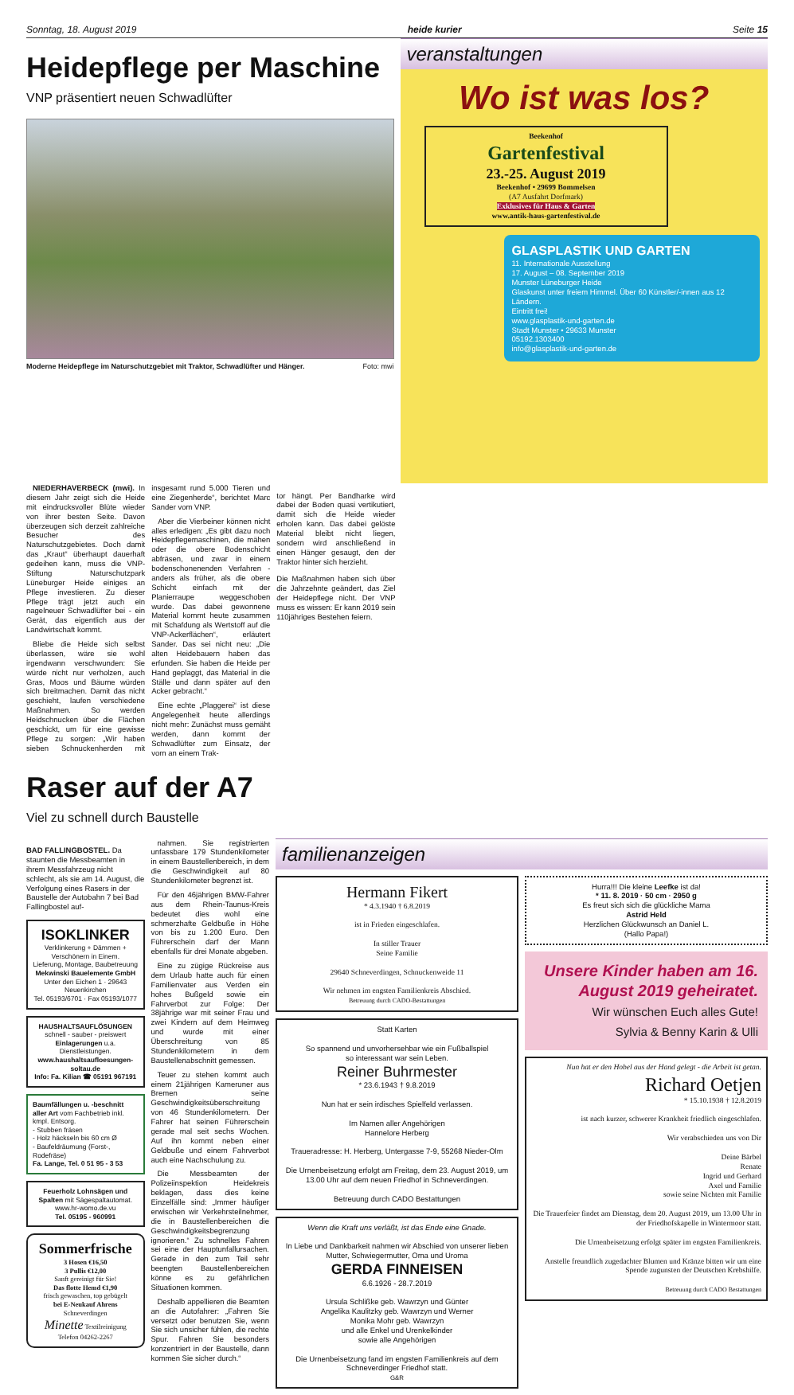Sonntag, 18. August 2019 heide kurier Seite 15
Heidepflege per Maschine
VNP präsentiert neuen Schwadlüfter
Moderne Heidepflege im Naturschutzgebiet mit Traktor, Schwadlüfter und Hänger. Foto: mwi
veranstaltungen
Wo ist was los?
Beekenhof
Gartenfestival
23.-25. August 2019
Beekenhof • 29699 Bommelsen
(A7 Ausfahrt Dorfmark)
Exklusives für Haus & Garten
www.antik-haus-gartenfestival.de
GLASPLASTIK UND GARTEN
11. Internationale Ausstellung
17. August – 08. September 2019
Munster Lüneburger Heide
Glaskunst unter freiem Himmel. Über 60 Künstler/-innen aus 12 Ländern.
Eintritt frei!
www.glasplastik-und-garten.de
Stadt Munster • 29633 Munster
05192.1303400
info@glasplastik-und-garten.de
NIEDERHAVERBECK (mwi). In diesem Jahr zeigt sich die Heide mit eindrucksvoller Blüte wieder von ihrer besten Seite. Davon überzeugen sich derzeit zahlreiche Besucher des Naturschutzgebietes. Doch damit das „Kraut“ überhaupt dauerhaft gedeihen kann, muss die VNP-Stiftung Naturschutzpark Lüneburger Heide einiges an Pflege investieren. Zu dieser Pflege trägt jetzt auch ein nagelneuer Schwadlüfter bei - ein Gerät, das eigentlich aus der Landwirtschaft kommt.
Bliebe die Heide sich selbst überlassen, wäre sie wohl irgendwann verschwunden: Sie würde nicht nur verholzen, auch Gras, Moos und Bäume würden sich breitmachen. Damit das nicht geschieht, laufen verschiedene Maßnahmen. So werden Heidschnucken über die Flächen geschickt, um für eine gewisse Pflege zu sorgen: „Wir haben sieben Schnuckenherden mit insgesamt rund 5.000 Tieren und eine Ziegenherde“, berichtet Marc Sander vom VNP.
Aber die Vierbeiner können nicht alles erledigen: „Es gibt dazu noch Heidepflegemaschinen, die mähen oder die obere Bodenschicht abfräsen, und zwar in einem bodenschonenenden Verfahren - anders als früher, als die obere Schicht einfach mit der Planierraupe weggeschoben wurde. Das dabei gewonnene Material kommt heute zusammen mit Schafdung als Wertstoff auf die VNP-Ackerflächen“, erläutert Sander. Das sei nicht neu: „Die alten Heidebauern haben das erfunden. Sie haben die Heide per Hand geplaggt, das Material in die Ställe und dann später auf den Acker gebracht.“
Eine echte „Plaggerei“ ist diese Angelegenheit heute allerdings nicht mehr: Zunächst muss gemäht werden, dann kommt der Schwadlüfter zum Einsatz, der vorn an einem Trak-
Raser auf der A7
Viel zu schnell durch Baustelle
tor hängt. Per Bandharke wird dabei der Boden quasi vertikutiert, damit sich die Heide wieder erholen kann. Das dabei gelöste Material bleibt nicht liegen, sondern wird anschließend in einen Hänger gesaugt, den der Traktor hinter sich herzieht.
Die Maßnahmen haben sich über die Jahrzehnte geändert, das Ziel der Heidepflege nicht. Der VNP muss es wissen: Er kann 2019 sein 110jähriges Bestehen feiern.
BAD FALLINGBOSTEL. Da staunten die Messbeamten in ihrem Messfahrzeug nicht schlecht, als sie am 14. August, die Verfolgung eines Rasers in der Baustelle der Autobahn 7 bei Bad Fallingbostel auf-
ISOKLINKER
Verklinkerung + Dämmen + Verschönern in Einem.
Lieferung, Montage, Baubetreuung
Mekwinski Bauelemente GmbH
Unter den Eichen 1 · 29643 Neuenkirchen
Tel. 05193/6701 · Fax 05193/1077
HAUSHALTSAUFLÖSUNGEN
schnell - sauber - preiswert
Einlagerungen u.a. Dienstleistungen.
www.haushaltsaufloesungen-soltau.de
Info: Fa. Kilian ☎ 05191 967191
Baumfällungen u. -beschnitt aller Art vom Fachbetrieb inkl. kmpl. Entsorg.
- Stubben fräsen
- Holz häckseln bis 60 cm Ø
- Baufeldräumung (Forst-, Rodefräse)
Fa. Lange, Tel. 0 51 95 - 3 53
Feuerholz Lohnsägen und Spalten mit Sägespaltautomat.
www.hr-womo.de.vu
Tel. 05195 - 960991
Sommerfrische
3 Hosen €16,50
3 Pullis €12,00
Sanft gereinigt für Sie!
Das flotte Hemd €1,90
frisch gewaschen, top gebügelt
bei E-Neukauf Ahrens Schneverdingen
Minette Textilreinigung
Telefon 04262-2267
nahmen. Sie registrierten unfassbare 179 Stundenkilometer in einem Baustellenbereich, in dem die Geschwindigkeit auf 80 Stundenkilometer begrenzt ist.
Für den 46jährigen BMW-Fahrer aus dem Rhein-Taunus-Kreis bedeutet dies wohl eine schmerzhafte Geldbuße in Höhe von bis zu 1.200 Euro. Den Führerschein darf der Mann ebenfalls für drei Monate abgeben.
Eine zu zügige Rückreise aus dem Urlaub hatte auch für einen Familienvater aus Verden ein hohes Bußgeld sowie ein Fahrverbot zur Folge: Der 38jährige war mit seiner Frau und zwei Kindern auf dem Heimweg und wurde mit einer Überschreitung von 85 Stundenkilometern in dem Baustellenabschnitt gemessen.
Teuer zu stehen kommt auch einem 21jährigen Kameruner aus Bremen seine Geschwindigkeitsüberschreitung von 46 Stundenkilometern. Der Fahrer hat seinen Führerschein gerade mal seit sechs Wochen. Auf ihn kommt neben einer Geldbuße und einem Fahrverbot auch eine Nachschulung zu.
Die Messbeamten der Polizeiinspektion Heidekreis beklagen, dass dies keine Einzelfälle sind: „Immer häufiger erwischen wir Verkehrsteilnehmer, die in Baustellenbereichen die Geschwindigkeitsbegrenzung ignorieren.“ Zu schnelles Fahren sei eine der Hauptunfallursachen. Gerade in den zum Teil sehr beengten Baustellenbereichen könne es zu gefährlichen Situationen kommen.
Deshalb appellieren die Beamten an die Autofahrer: „Fahren Sie versetzt oder benutzen Sie, wenn Sie sich unsicher fühlen, die rechte Spur. Fahren Sie besonders konzentriert in der Baustelle, dann kommen Sie sicher durch.“
familienanzeigen
Hermann Fikert
* 4.3.1940 † 6.8.2019
ist in Frieden eingeschlafen.
In stiller Trauer
Seine Familie
29640 Schneverdingen, Schnuckenweide 11
Wir nehmen im engsten Familienkreis Abschied.
Betreuung durch CADO-Bestattungen
Statt Karten
So spannend und unvorhersehbar wie ein Fußballspiel
so interessant war sein Leben.
Reiner Buhrmester
* 23.6.1943 † 9.8.2019
Nun hat er sein irdisches Spielfeld verlassen.
Im Namen aller Angehörigen
Hannelore Herberg
Traueradresse: H. Herberg, Untergasse 7-9, 55268 Nieder-Olm
Die Urnenbeisetzung erfolgt am Freitag, dem 23. August 2019, um 13.00 Uhr auf dem neuen Friedhof in Schneverdingen.
Betreuung durch CADO Bestattungen
Wenn die Kraft uns verläßt, ist das Ende eine Gnade.
In Liebe und Dankbarkeit nahmen wir Abschied von unserer lieben Mutter, Schwiegermutter, Oma und Uroma
GERDA FINNEISEN
6.6.1926 - 28.7.2019
Ursula Schlißke geb. Wawrzyn und Günter
Angelika Kaulitzky geb. Wawrzyn und Werner
Monika Mohr geb. Wawrzyn
und alle Enkel und Urenkelkinder
sowie alle Angehörigen
Die Urnenbeisetzung fand im engsten Familienkreis auf dem Schneverdinger Friedhof statt.
G&R
Hurra!!! Die kleine Leefke ist da!
* 11. 8. 2019 · 50 cm · 2950 g
Es freut sich sich die glückliche Mama
Astrid Held
Herzlichen Glückwunsch an Daniel L.
(Hallo Papa!)
Unsere Kinder haben am 16. August 2019 geheiratet.
Wir wünschen Euch alles Gute!
Sylvia & Benny Karin & Ulli
Nun hat er den Hobel aus der Hand gelegt - die Arbeit ist getan.
Richard Oetjen
* 15.10.1938 † 12.8.2019
ist nach kurzer, schwerer Krankheit friedlich eingeschlafen.
Wir verabschieden uns von Dir
Deine Bärbel
Renate
Ingrid und Gerhard
Axel und Familie
sowie seine Nichten mit Familie
Die Trauerfeier findet am Dienstag, dem 20. August 2019, um 13.00 Uhr in der Friedhofskapelle in Wintermoor statt.
Die Urnenbeisetzung erfolgt später im engsten Familienkreis.
Anstelle freundlich zugedachter Blumen und Kränze bitten wir um eine Spende zugunsten der Deutschen Krebshilfe.
Betreuung durch CADO Bestattungen